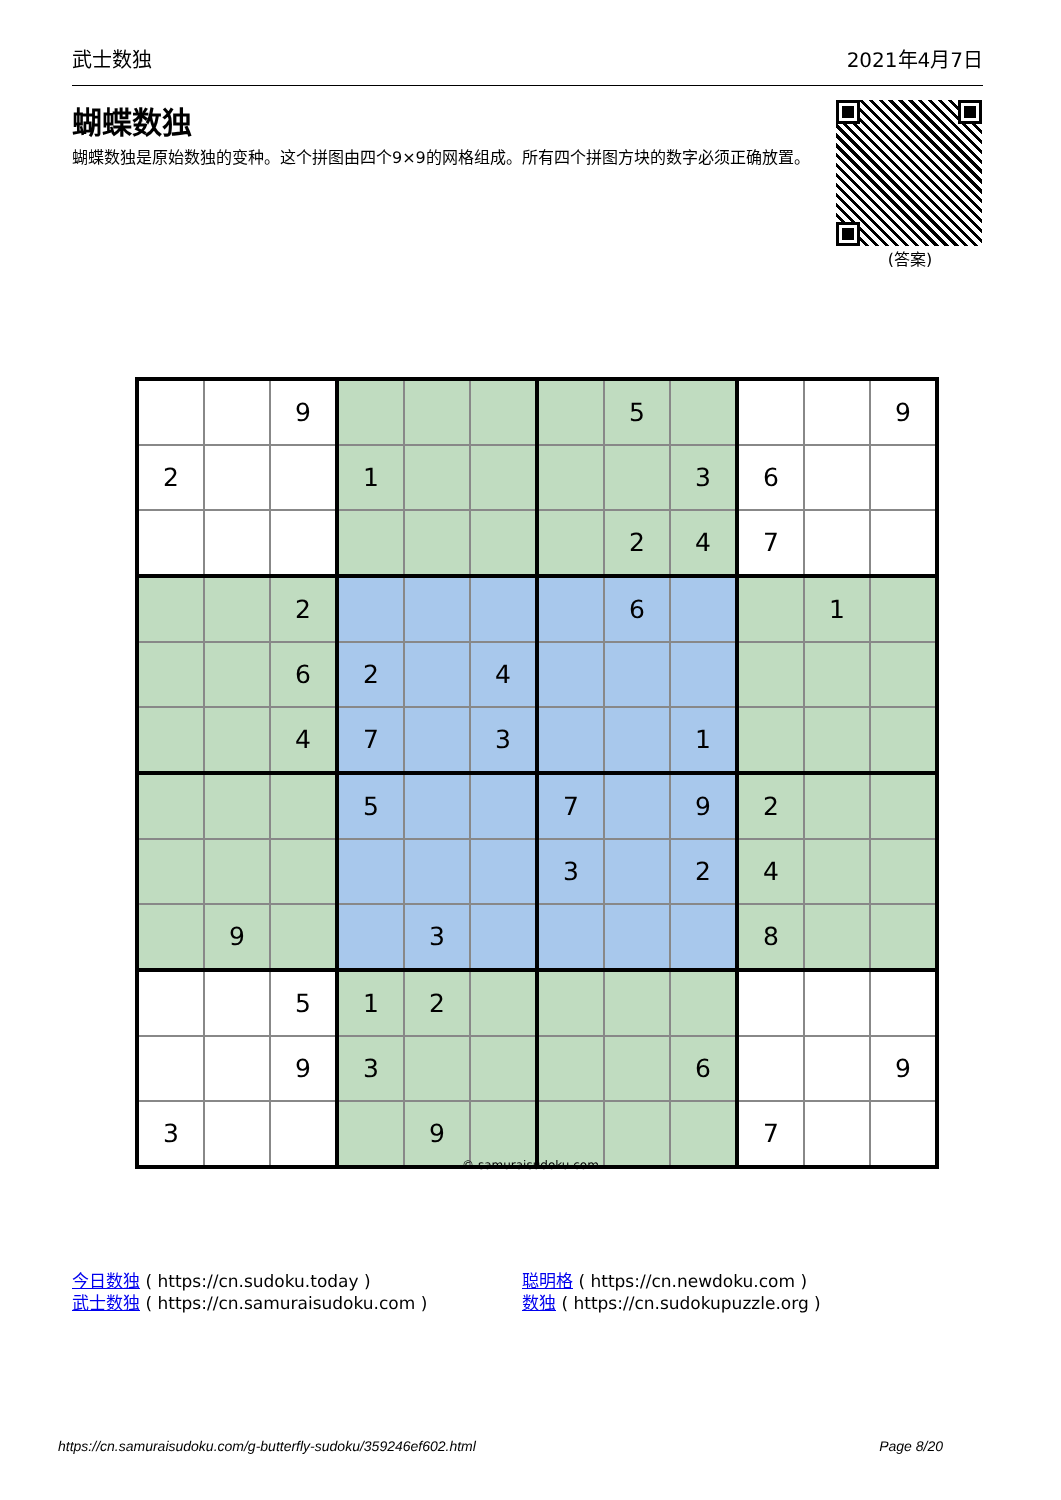武士数独 2021年4月7日
蝴蝶数独
蝴蝶数独是原始数独的变种。这个拼图由四个9×9的网格组成。所有四个拼图方块的数字必须正确放置。
(答案)
| | | 9 | | | | | 5 | | | | 9 |
| 2 | | | 1 | | | | | 3 | 6 | | |
| | | | | | | | 2 | 4 | 7 | | |
| | | 2 | | | | | 6 | | | 1 | |
| | | 6 | 2 | | 4 | | | | | | |
| | | 4 | 7 | | 3 | | | 1 | | | |
| | | | 5 | | | 7 | | 9 | 2 | | |
| | | | | | | 3 | | 2 | 4 | | |
| | 9 | | | 3 | | | | | 8 | | |
| | | 5 | 1 | 2 | | | | | | | |
| | | 9 | 3 | | | | | 6 | | | 9 |
| 3 | | | | 9 | | | | | 7 | | |
© samuraisudoku.com
今日数独 ( https://cn.sudoku.today )
武士数独 ( https://cn.samuraisudoku.com )
聪明格 ( https://cn.newdoku.com )
数独 ( https://cn.sudokupuzzle.org )
https://cn.samuraisudoku.com/g-butterfly-sudoku/359246ef602.html Page 8/20